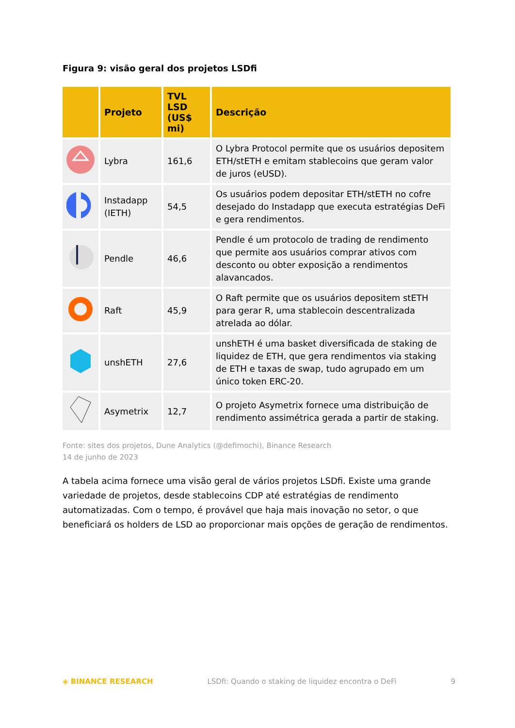Figura 9: visão geral dos projetos LSDfi
| | Projeto | TVL LSD (US$ mi) | Descrição |
| --- | --- | --- | --- |
| | Lybra | 161,6 | O Lybra Protocol permite que os usuários depositem ETH/stETH e emitam stablecoins que geram valor de juros (eUSD). |
| | Instadapp (IETH) | 54,5 | Os usuários podem depositar ETH/stETH no cofre desejado do Instadapp que executa estratégias DeFi e gera rendimentos. |
| | Pendle | 46,6 | Pendle é um protocolo de trading de rendimento que permite aos usuários comprar ativos com desconto ou obter exposição a rendimentos alavancados. |
| | Raft | 45,9 | O Raft permite que os usuários depositem stETH para gerar R, uma stablecoin descentralizada atrelada ao dólar. |
| | unshETH | 27,6 | unshETH é uma basket diversificada de staking de liquidez de ETH, que gera rendimentos via staking de ETH e taxas de swap, tudo agrupado em um único token ERC-20. |
| | Asymetrix | 12,7 | O projeto Asymetrix fornece uma distribuição de rendimento assimétrica gerada a partir de staking. |
Fonte: sites dos projetos, Dune Analytics (@defimochi), Binance Research
14 de junho de 2023
A tabela acima fornece uma visão geral de vários projetos LSDfi. Existe uma grande variedade de projetos, desde stablecoins CDP até estratégias de rendimento automatizadas. Com o tempo, é provável que haja mais inovação no setor, o que beneficiará os holders de LSD ao proporcionar mais opções de geração de rendimentos.
◈ BINANCE RESEARCH LSDfi: Quando o staking de liquidez encontra o DeFi 9